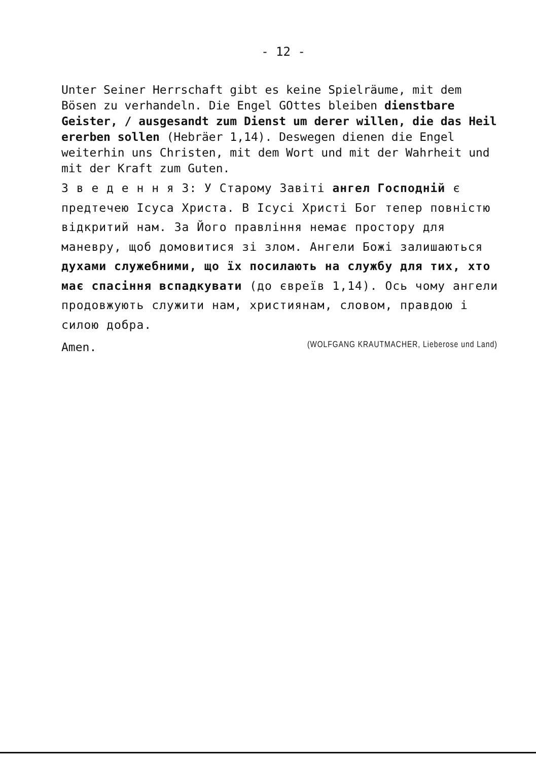- 12 -
Unter Seiner Herrschaft gibt es keine Spielräume, mit dem Bösen zu verhandeln. Die Engel GOttes bleiben dienstbare Geister, / ausgesandt zum Dienst um derer willen, die das Heil ererben sollen (Hebräer 1,14). Deswegen dienen die Engel weiterhin uns Christen, mit dem Wort und mit der Wahrheit und mit der Kraft zum Guten.
З в е д е н н я 3: У Старому Завіті ангел Господній є предтечею Ісуса Христа. В Ісусі Христі Бог тепер повністю відкритий нам. За Його правління немає простору для маневру, щоб домовитися зі злом. Ангели Божі залишаються духами служебними, що їх посилають на службу для тих, хто має спасіння вспадкувати (до євреїв 1,14). Ось чому ангели продовжують служити нам, християнам, словом, правдою і силою добра.
Amen. (WOLFGANG KRAUTMACHER, Lieberose und Land)